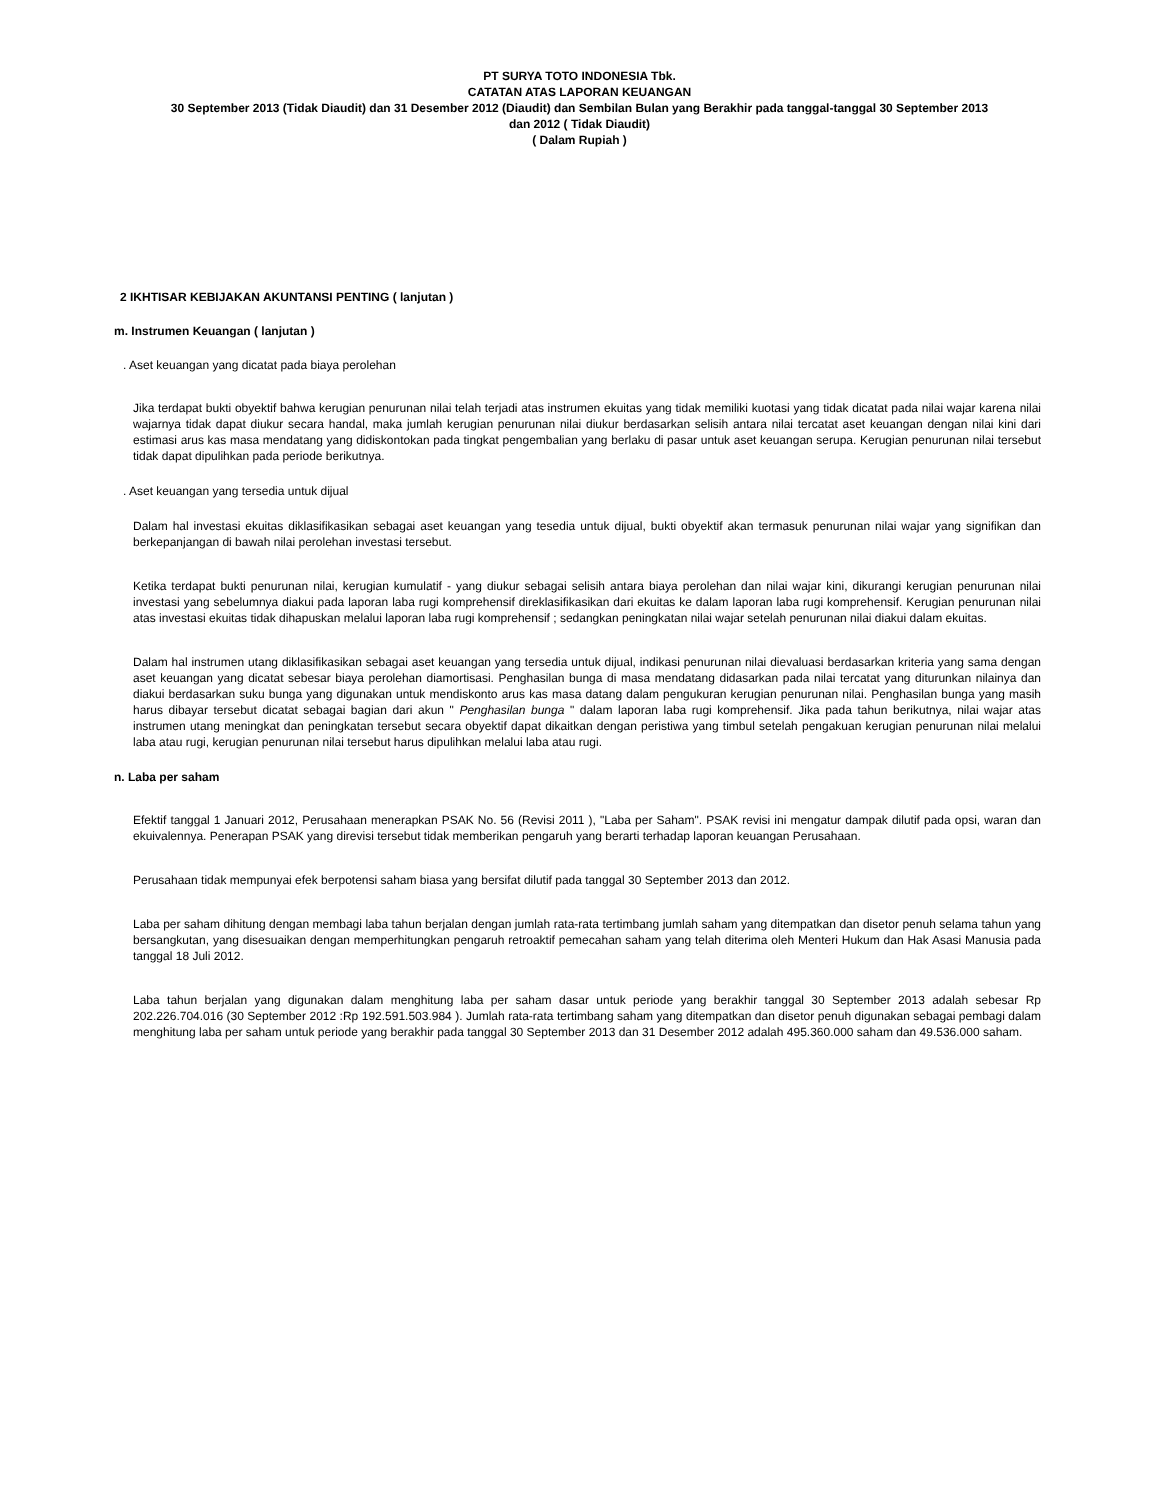PT SURYA TOTO INDONESIA Tbk.
CATATAN ATAS LAPORAN KEUANGAN
30 September 2013 (Tidak Diaudit) dan 31 Desember 2012 (Diaudit) dan Sembilan Bulan yang Berakhir pada tanggal-tanggal 30 September 2013
dan 2012 ( Tidak Diaudit)
( Dalam Rupiah )
2 IKHTISAR KEBIJAKAN AKUNTANSI PENTING ( lanjutan )
m. Instrumen Keuangan ( lanjutan )
. Aset keuangan yang dicatat pada biaya perolehan
Jika terdapat bukti obyektif bahwa kerugian penurunan nilai telah terjadi atas instrumen ekuitas yang tidak memiliki kuotasi yang tidak dicatat pada nilai wajar karena nilai wajarnya tidak dapat diukur secara handal, maka jumlah kerugian penurunan nilai diukur berdasarkan selisih antara nilai tercatat aset keuangan dengan nilai kini dari estimasi arus kas masa mendatang yang didiskontokan pada tingkat pengembalian yang berlaku di pasar untuk aset keuangan serupa. Kerugian penurunan nilai tersebut tidak dapat dipulihkan pada periode berikutnya.
. Aset keuangan yang tersedia untuk dijual
Dalam hal investasi ekuitas diklasifikasikan sebagai aset keuangan yang tesedia untuk dijual, bukti obyektif akan termasuk penurunan nilai wajar yang signifikan dan berkepanjangan di bawah nilai perolehan investasi tersebut.
Ketika terdapat bukti penurunan nilai, kerugian kumulatif - yang diukur sebagai selisih antara biaya perolehan dan nilai wajar kini, dikurangi kerugian penurunan nilai investasi yang sebelumnya diakui pada laporan laba rugi komprehensif direklasifikasikan dari ekuitas ke dalam laporan laba rugi komprehensif. Kerugian penurunan nilai atas investasi ekuitas tidak dihapuskan melalui laporan laba rugi komprehensif ; sedangkan peningkatan nilai wajar setelah penurunan nilai diakui dalam ekuitas.
Dalam hal instrumen utang diklasifikasikan sebagai aset keuangan yang tersedia untuk dijual, indikasi penurunan nilai dievaluasi berdasarkan kriteria yang sama dengan aset keuangan yang dicatat sebesar biaya perolehan diamortisasi. Penghasilan bunga di masa mendatang didasarkan pada nilai tercatat yang diturunkan nilainya dan diakui berdasarkan suku bunga yang digunakan untuk mendiskonto arus kas masa datang dalam pengukuran kerugian penurunan nilai. Penghasilan bunga yang masih harus dibayar tersebut dicatat sebagai bagian dari akun " Penghasilan bunga " dalam laporan laba rugi komprehensif. Jika pada tahun berikutnya, nilai wajar atas instrumen utang meningkat dan peningkatan tersebut secara obyektif dapat dikaitkan dengan peristiwa yang timbul setelah pengakuan kerugian penurunan nilai melalui laba atau rugi, kerugian penurunan nilai tersebut harus dipulihkan melalui laba atau rugi.
n. Laba per saham
Efektif tanggal 1 Januari 2012, Perusahaan menerapkan PSAK No. 56 (Revisi 2011 ), "Laba per Saham". PSAK revisi ini mengatur dampak dilutif pada opsi, waran dan ekuivalennya. Penerapan PSAK yang direvisi tersebut tidak memberikan pengaruh yang berarti terhadap laporan keuangan Perusahaan.
Perusahaan tidak mempunyai efek berpotensi saham biasa yang bersifat dilutif pada tanggal 30 September 2013 dan 2012.
Laba per saham dihitung dengan membagi laba tahun berjalan dengan jumlah rata-rata tertimbang jumlah saham yang ditempatkan dan disetor penuh selama tahun yang bersangkutan, yang disesuaikan dengan memperhitungkan pengaruh retroaktif pemecahan saham yang telah diterima oleh Menteri Hukum dan Hak Asasi Manusia pada tanggal 18 Juli 2012.
Laba tahun berjalan yang digunakan dalam menghitung laba per saham dasar untuk periode yang berakhir tanggal 30 September 2013 adalah sebesar Rp 202.226.704.016 (30 September 2012 :Rp 192.591.503.984 ). Jumlah rata-rata tertimbang saham yang ditempatkan dan disetor penuh digunakan sebagai pembagi dalam menghitung laba per saham untuk periode yang berakhir pada tanggal 30 September 2013 dan 31 Desember 2012 adalah 495.360.000 saham dan 49.536.000 saham.